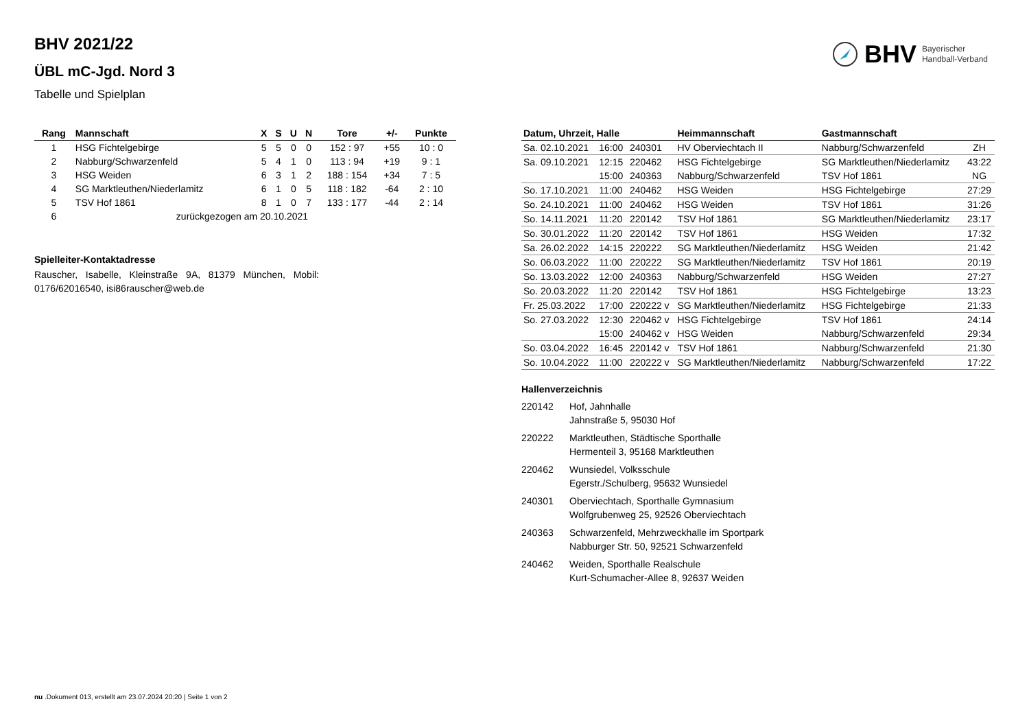BHV 2021/22
ÜBL mC-Jgd. Nord 3
Tabelle und Spielplan
BHV Bayerischer
Handball-Verband
| Rang | Mannschaft | X | S | U | N | Tore | +/- | Punkte |
| --- | --- | --- | --- | --- | --- | --- | --- | --- |
| 1 | HSG Fichtelgebirge | 5 | 5 | 0 | 0 | 152 : 97 | +55 | 10 : 0 |
| 2 | Nabburg/Schwarzenfeld | 5 | 4 | 1 | 0 | 113 : 94 | +19 | 9 : 1 |
| 3 | HSG Weiden | 6 | 3 | 1 | 2 | 188 : 154 | +34 | 7 : 5 |
| 4 | SG Marktleuthen/Niederlamitz | 6 | 1 | 0 | 5 | 118 : 182 | -64 | 2 : 10 |
| 5 | TSV Hof 1861 | 8 | 1 | 0 | 7 | 133 : 177 | -44 | 2 : 14 |
| 6 | zurückgezogen am 20.10.2021 | | | | | | | |
Spielleiter-Kontaktadresse
Rauscher, Isabelle, Kleinstraße 9A, 81379 München, Mobil: 0176/62016540, isi86rauscher@web.de
| Datum, Uhrzeit, Halle | | | Heimmannschaft | Gastmannschaft | |
| --- | --- | --- | --- | --- | --- |
| Sa. 02.10.2021 | 16:00 | 240301 | HV Oberviechtach II | Nabburg/Schwarzenfeld | ZH |
| Sa. 09.10.2021 | 12:15 | 220462 | HSG Fichtelgebirge | SG Marktleuthen/Niederlamitz | 43:22 |
| | 15:00 | 240363 | Nabburg/Schwarzenfeld | TSV Hof 1861 | NG |
| So. 17.10.2021 | 11:00 | 240462 | HSG Weiden | HSG Fichtelgebirge | 27:29 |
| So. 24.10.2021 | 11:00 | 240462 | HSG Weiden | TSV Hof 1861 | 31:26 |
| So. 14.11.2021 | 11:20 | 220142 | TSV Hof 1861 | SG Marktleuthen/Niederlamitz | 23:17 |
| So. 30.01.2022 | 11:20 | 220142 | TSV Hof 1861 | HSG Weiden | 17:32 |
| Sa. 26.02.2022 | 14:15 | 220222 | SG Marktleuthen/Niederlamitz | HSG Weiden | 21:42 |
| So. 06.03.2022 | 11:00 | 220222 | SG Marktleuthen/Niederlamitz | TSV Hof 1861 | 20:19 |
| So. 13.03.2022 | 12:00 | 240363 | Nabburg/Schwarzenfeld | HSG Weiden | 27:27 |
| So. 20.03.2022 | 11:20 | 220142 | TSV Hof 1861 | HSG Fichtelgebirge | 13:23 |
| Fr. 25.03.2022 | 17:00 | 220222 v | SG Marktleuthen/Niederlamitz | HSG Fichtelgebirge | 21:33 |
| So. 27.03.2022 | 12:30 | 220462 v | HSG Fichtelgebirge | TSV Hof 1861 | 24:14 |
| | 15:00 | 240462 v | HSG Weiden | Nabburg/Schwarzenfeld | 29:34 |
| So. 03.04.2022 | 16:45 | 220142 v | TSV Hof 1861 | Nabburg/Schwarzenfeld | 21:30 |
| So. 10.04.2022 | 11:00 | 220222 v | SG Marktleuthen/Niederlamitz | Nabburg/Schwarzenfeld | 17:22 |
Hallenverzeichnis
| 220142 | Hof, Jahnhalle Jahnstraße 5, 95030 Hof |
| 220222 | Marktleuthen, Städtische Sporthalle Hermenteil 3, 95168 Marktleuthen |
| 220462 | Wunsiedel, Volksschule Egerstr./Schulberg, 95632 Wunsiedel |
| 240301 | Oberviechtach, Sporthalle Gymnasium Wolfgrubenweg 25, 92526 Oberviechtach |
| 240363 | Schwarzenfeld, Mehrzweckhalle im Sportpark Nabburger Str. 50, 92521 Schwarzenfeld |
| 240462 | Weiden, Sporthalle Realschule Kurt-Schumacher-Allee 8, 92637 Weiden |
nu .Dokument 013, erstellt am 23.07.2024 20:20 | Seite 1 von 2